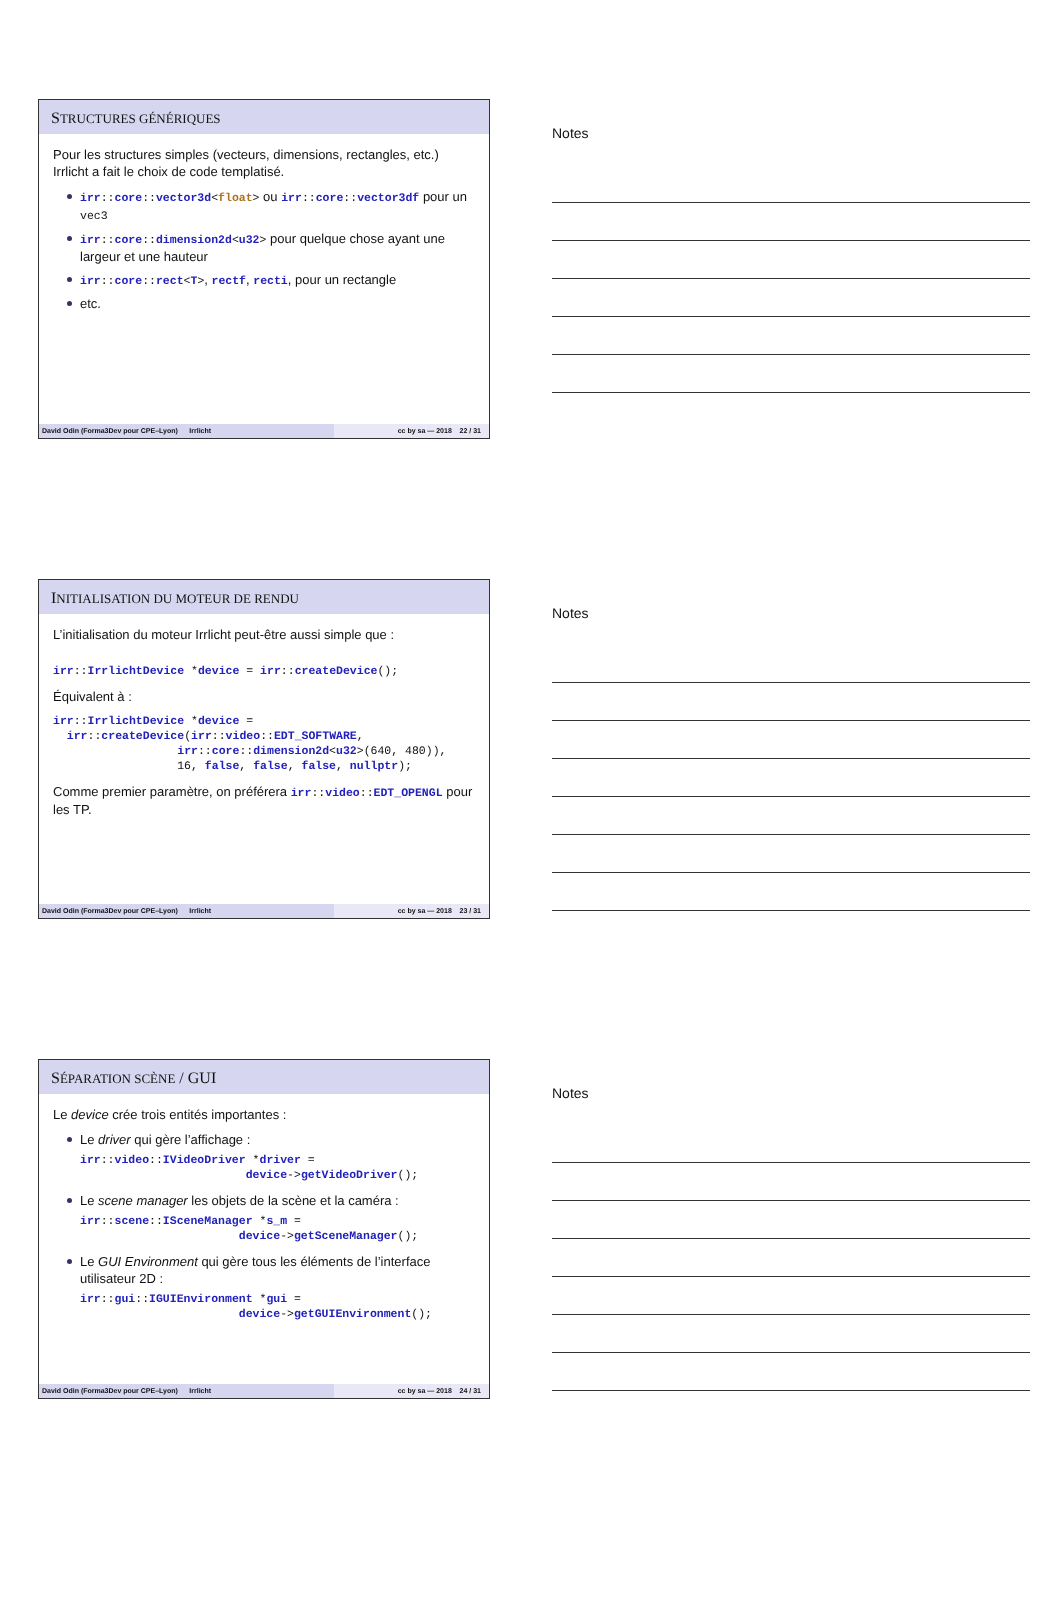STRUCTURES GÉNÉRIQUES
Pour les structures simples (vecteurs, dimensions, rectangles, etc.) Irrlicht a fait le choix de code templatisé.
irr::core::vector3d<float> ou irr::core::vector3df pour un vec3
irr::core::dimension2d<u32> pour quelque chose ayant une largeur et une hauteur
irr::core::rect<T>, rectf, recti, pour un rectangle
etc.
David Odin (Forma3Dev pour CPE–Lyon)
Irrlicht cc by sa — 2018 22 / 31
Notes
INITIALISATION DU MOTEUR DE RENDU
L’initialisation du moteur Irrlicht peut-être aussi simple que :
irr::IrrlichtDevice *device = irr::createDevice();
Équivalent à :
irr::IrrlichtDevice *device =
  irr::createDevice(irr::video::EDT_SOFTWARE,
                  irr::core::dimension2d<u32>(640, 480)),
                  16, false, false, false, nullptr);
Comme premier paramètre, on préférera irr::video::EDT_OPENGL pour les TP.
David Odin (Forma3Dev pour CPE–Lyon)
Irrlicht cc by sa — 2018 23 / 31
Notes
SÉPARATION SCÈNE / GUI
Le device crée trois entités importantes :
Le driver qui gère l’affichage :
irr::video::IVideoDriver *driver =
                        device->getVideoDriver();
Le scene manager les objets de la scène et la caméra :
irr::scene::ISceneManager *s_m =
                       device->getSceneManager();
Le GUI Environment qui gère tous les éléments de l’interface utilisateur 2D :
irr::gui::IGUIEnvironment *gui =
                       device->getGUIEnvironment();
David Odin (Forma3Dev pour CPE–Lyon)
Irrlicht cc by sa — 2018 24 / 31
Notes